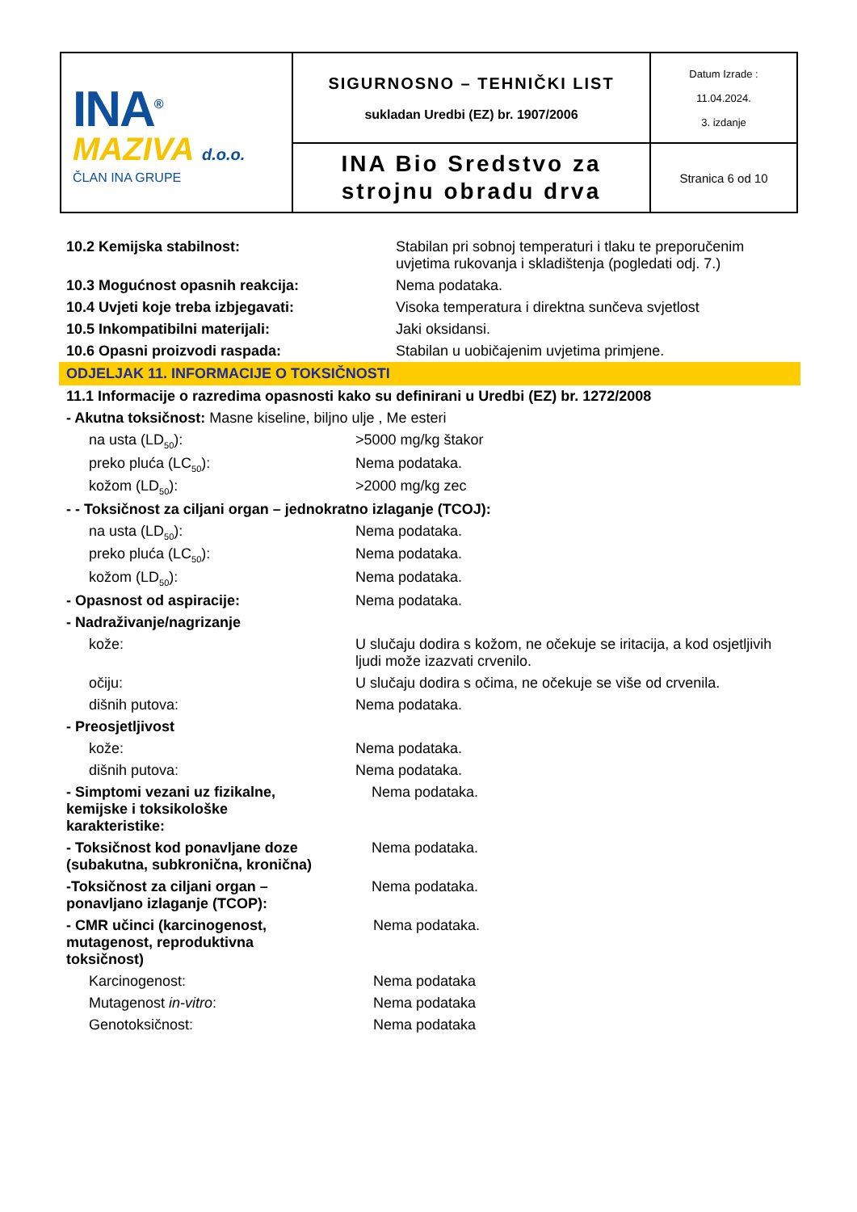| INA<sup>®</sup> MAZIVA d.o.o. ČLAN INA GRUPE | SIGURNOSNO – TEHNIČKI LIST sukladan Uredbi (EZ) br. 1907/2006 | Datum Izrade : 11.04.2024. 3. izdanje |
| | INA Bio Sredstvo za strojnu obradu drva | Stranica 6 od 10 |
| 10.2 Kemijska stabilnost: | Stabilan pri sobnoj temperaturi i tlaku te preporučenim uvjetima rukovanja i skladištenja (pogledati odj. 7.) |
| 10.3 Mogućnost opasnih reakcija: | Nema podataka. |
| 10.4 Uvjeti koje treba izbjegavati: | Visoka temperatura i direktna sunčeva svjetlost |
| 10.5 Inkompatibilni materijali: | Jaki oksidansi. |
| 10.6 Opasni proizvodi raspada: | Stabilan u uobičajenim uvjetima primjene. |
ODJELJAK 11. INFORMACIJE O TOKSIČNOSTI
| 11.1 Informacije o razredima opasnosti kako su definirani u Uredbi (EZ) br. 1272/2008 | |
| - Akutna toksičnost: Masne kiseline, biljno ulje , Me esteri | |
| na usta (LD<sub>50</sub>): | >5000 mg/kg štakor |
| preko pluća (LC<sub>50</sub>): | Nema podataka. |
| kožom (LD<sub>50</sub>): | >2000 mg/kg zec |
| - - Toksičnost za ciljani organ – jednokratno izlaganje (TCOJ): | |
| na usta (LD<sub>50</sub>): | Nema podataka. |
| preko pluća (LC<sub>50</sub>): | Nema podataka. |
| kožom (LD<sub>50</sub>): | Nema podataka. |
| - Opasnost od aspiracije: | Nema podataka. |
| - Nadraživanje/nagrizanje | |
| kože: | U slučaju dodira s kožom, ne očekuje se iritacija, a kod osjetljivih ljudi može izazvati crvenilo. |
| očiju: | U slučaju dodira s očima, ne očekuje se više od crvenila. |
| dišnih putova: | Nema podataka. |
| - Preosjetljivost | |
| kože: | Nema podataka. |
| dišnih putova: | Nema podataka. |
| - Simptomi vezani uz fizikalne, kemijske i toksikološke karakteristike: | Nema podataka. |
| - Toksičnost kod ponavljane doze (subakutna, subkronična, kronična) | Nema podataka. |
| -Toksičnost za ciljani organ – ponavljano izlaganje (TCOP): | Nema podataka. |
| - CMR učinci (karcinogenost, mutagenost, reproduktivna toksičnost) | Nema podataka. |
| Karcinogenost: | Nema podataka |
| Mutagenost in-vitro : | Nema podataka |
| Genotoksičnost: | Nema podataka |